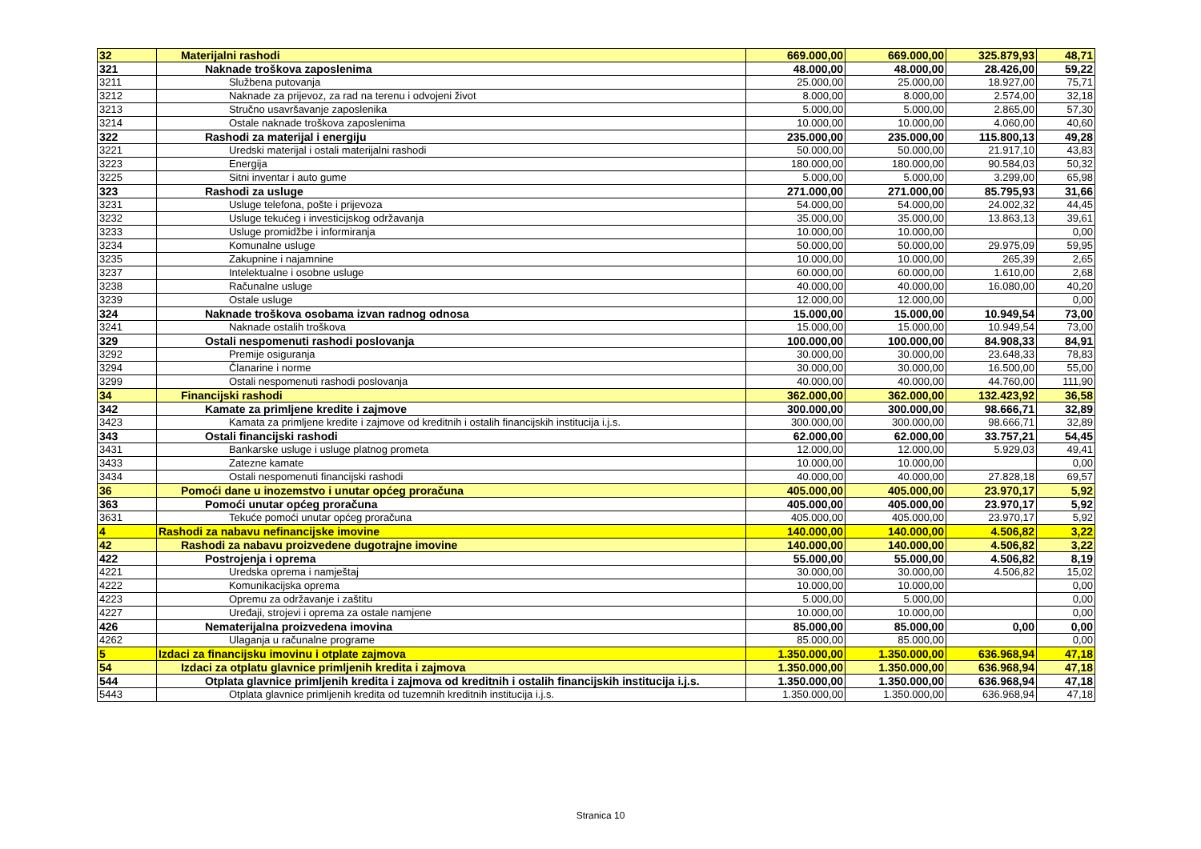| 32 | Materijalni rashodi | 669.000,00 | 669.000,00 | 325.879,93 | 48,71 |
| 321 | Naknade troškova zaposlenima | 48.000,00 | 48.000,00 | 28.426,00 | 59,22 |
| 3211 | Službena putovanja | 25.000,00 | 25.000,00 | 18.927,00 | 75,71 |
| 3212 | Naknade za prijevoz, za rad na terenu i odvojeni život | 8.000,00 | 8.000,00 | 2.574,00 | 32,18 |
| 3213 | Stručno usavršavanje zaposlenika | 5.000,00 | 5.000,00 | 2.865,00 | 57,30 |
| 3214 | Ostale naknade troškova zaposlenima | 10.000,00 | 10.000,00 | 4.060,00 | 40,60 |
| 322 | Rashodi za materijal i energiju | 235.000,00 | 235.000,00 | 115.800,13 | 49,28 |
| 3221 | Uredski materijal i ostali materijalni rashodi | 50.000,00 | 50.000,00 | 21.917,10 | 43,83 |
| 3223 | Energija | 180.000,00 | 180.000,00 | 90.584,03 | 50,32 |
| 3225 | Sitni inventar i auto gume | 5.000,00 | 5.000,00 | 3.299,00 | 65,98 |
| 323 | Rashodi za usluge | 271.000,00 | 271.000,00 | 85.795,93 | 31,66 |
| 3231 | Usluge telefona, pošte i prijevoza | 54.000,00 | 54.000,00 | 24.002,32 | 44,45 |
| 3232 | Usluge tekućeg i investicijskog održavanja | 35.000,00 | 35.000,00 | 13.863,13 | 39,61 |
| 3233 | Usluge promidžbe i informiranja | 10.000,00 | 10.000,00 | | 0,00 |
| 3234 | Komunalne usluge | 50.000,00 | 50.000,00 | 29.975,09 | 59,95 |
| 3235 | Zakupnine i najamnine | 10.000,00 | 10.000,00 | 265,39 | 2,65 |
| 3237 | Intelektualne i osobne usluge | 60.000,00 | 60.000,00 | 1.610,00 | 2,68 |
| 3238 | Računalne usluge | 40.000,00 | 40.000,00 | 16.080,00 | 40,20 |
| 3239 | Ostale usluge | 12.000,00 | 12.000,00 | | 0,00 |
| 324 | Naknade troškova osobama izvan radnog odnosa | 15.000,00 | 15.000,00 | 10.949,54 | 73,00 |
| 3241 | Naknade ostalih troškova | 15.000,00 | 15.000,00 | 10.949,54 | 73,00 |
| 329 | Ostali nespomenuti rashodi poslovanja | 100.000,00 | 100.000,00 | 84.908,33 | 84,91 |
| 3292 | Premije osiguranja | 30.000,00 | 30.000,00 | 23.648,33 | 78,83 |
| 3294 | Članarine i norme | 30.000,00 | 30.000,00 | 16.500,00 | 55,00 |
| 3299 | Ostali nespomenuti rashodi poslovanja | 40.000,00 | 40.000,00 | 44.760,00 | 111,90 |
| 34 | Financijski rashodi | 362.000,00 | 362.000,00 | 132.423,92 | 36,58 |
| 342 | Kamate za primljene kredite i zajmove | 300.000,00 | 300.000,00 | 98.666,71 | 32,89 |
| 3423 | Kamata za primljene kredite i zajmove od kreditnih i ostalih financijskih institucija i.j.s. | 300.000,00 | 300.000,00 | 98.666,71 | 32,89 |
| 343 | Ostali financijski rashodi | 62.000,00 | 62.000,00 | 33.757,21 | 54,45 |
| 3431 | Bankarske usluge i usluge platnog prometa | 12.000,00 | 12.000,00 | 5.929,03 | 49,41 |
| 3433 | Zatezne kamate | 10.000,00 | 10.000,00 | | 0,00 |
| 3434 | Ostali nespomenuti financijski rashodi | 40.000,00 | 40.000,00 | 27.828,18 | 69,57 |
| 36 | Pomoći dane u inozemstvo i unutar općeg proračuna | 405.000,00 | 405.000,00 | 23.970,17 | 5,92 |
| 363 | Pomoći unutar općeg proračuna | 405.000,00 | 405.000,00 | 23.970,17 | 5,92 |
| 3631 | Tekuće pomoći unutar općeg proračuna | 405.000,00 | 405.000,00 | 23.970,17 | 5,92 |
| 4 | Rashodi za nabavu nefinancijske imovine | 140.000,00 | 140.000,00 | 4.506,82 | 3,22 |
| 42 | Rashodi za nabavu proizvedene dugotrajne imovine | 140.000,00 | 140.000,00 | 4.506,82 | 3,22 |
| 422 | Postrojenja i oprema | 55.000,00 | 55.000,00 | 4.506,82 | 8,19 |
| 4221 | Uredska oprema i namještaj | 30.000,00 | 30.000,00 | 4.506,82 | 15,02 |
| 4222 | Komunikacijska oprema | 10.000,00 | 10.000,00 | | 0,00 |
| 4223 | Opremu za održavanje i zaštitu | 5.000,00 | 5.000,00 | | 0,00 |
| 4227 | Uređaji, strojevi i oprema za ostale namjene | 10.000,00 | 10.000,00 | | 0,00 |
| 426 | Nematerijalna proizvedena imovina | 85.000,00 | 85.000,00 | 0,00 | 0,00 |
| 4262 | Ulaganja u računalne programe | 85.000,00 | 85.000,00 | | 0,00 |
| 5 | Izdaci za financijsku imovinu i otplate zajmova | 1.350.000,00 | 1.350.000,00 | 636.968,94 | 47,18 |
| 54 | Izdaci za otplatu glavnice primljenih kredita i zajmova | 1.350.000,00 | 1.350.000,00 | 636.968,94 | 47,18 |
| 544 | Otplata glavnice primljenih kredita i zajmova od kreditnih i ostalih financijskih institucija i.j.s. | 1.350.000,00 | 1.350.000,00 | 636.968,94 | 47,18 |
| 5443 | Otplata glavnice primljenih kredita od tuzemnih kreditnih institucija i.j.s. | 1.350.000,00 | 1.350.000,00 | 636.968,94 | 47,18 |
Stranica 10